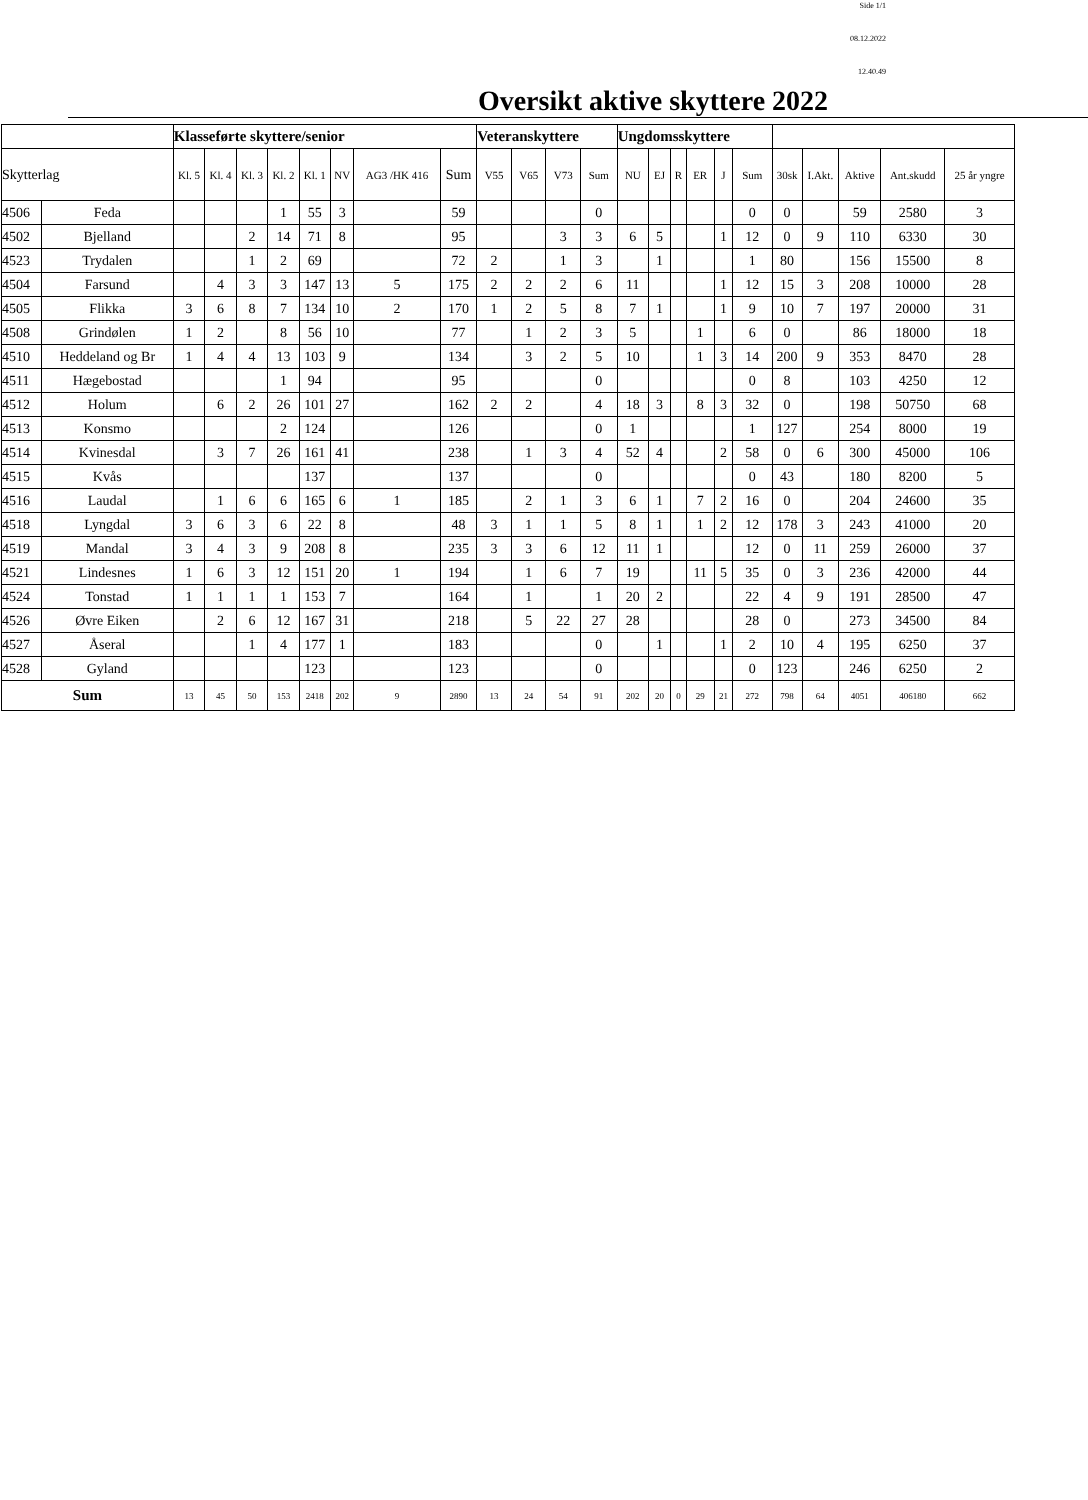Side 1/1
08.12.2022
12.40.49
Oversikt aktive skyttere 2022
| | | Klasseførte skyttere/senior | | | | | | | | Veteranskyttere | | | | Ungdomsskyttere | | | | | | | | | | |
| --- | --- | --- | --- | --- | --- | --- | --- | --- | --- | --- | --- | --- | --- | --- | --- | --- | --- | --- | --- | --- | --- | --- | --- | --- |
| Skytterlag | | Kl. 5 | Kl. 4 | Kl. 3 | Kl. 2 | Kl. 1 | NV | AG3 /HK 416 | Sum | V55 | V65 | V73 | Sum | NU | EJ | R | ER | J | Sum | 30sk | I.Akt. | Aktive | Ant.skudd | 25 år yngre |
| 4506 | Feda | | | | 1 | 55 | 3 | | 59 | | | | 0 | | | | | | 0 | 0 | | 59 | 2580 | 3 |
| 4502 | Bjelland | | | 2 | 14 | 71 | 8 | | 95 | | | 3 | 3 | 6 | 5 | | | 1 | 12 | 0 | 9 | 110 | 6330 | 30 |
| 4523 | Trydalen | | | 1 | 2 | 69 | | | 72 | 2 | | 1 | 3 | | 1 | | | | 1 | 80 | | 156 | 15500 | 8 |
| 4504 | Farsund | | 4 | 3 | 3 | 147 | 13 | 5 | 175 | 2 | 2 | 2 | 6 | 11 | | | | 1 | 12 | 15 | 3 | 208 | 10000 | 28 |
| 4505 | Flikka | 3 | 6 | 8 | 7 | 134 | 10 | 2 | 170 | 1 | 2 | 5 | 8 | 7 | 1 | | | 1 | 9 | 10 | 7 | 197 | 20000 | 31 |
| 4508 | Grindølen | 1 | 2 | | 8 | 56 | 10 | | 77 | | 1 | 2 | 3 | 5 | | | 1 | | 6 | 0 | | 86 | 18000 | 18 |
| 4510 | Heddeland og Br | 1 | 4 | 4 | 13 | 103 | 9 | | 134 | | 3 | 2 | 5 | 10 | | | 1 | 3 | 14 | 200 | 9 | 353 | 8470 | 28 |
| 4511 | Hægebostad | | | | 1 | 94 | | | 95 | | | | 0 | | | | | | 0 | 8 | | 103 | 4250 | 12 |
| 4512 | Holum | | 6 | 2 | 26 | 101 | 27 | | 162 | 2 | 2 | | 4 | 18 | 3 | | 8 | 3 | 32 | 0 | | 198 | 50750 | 68 |
| 4513 | Konsmo | | | | 2 | 124 | | | 126 | | | | 0 | 1 | | | | | 1 | 127 | | 254 | 8000 | 19 |
| 4514 | Kvinesdal | | 3 | 7 | 26 | 161 | 41 | | 238 | | 1 | 3 | 4 | 52 | 4 | | | 2 | 58 | 0 | 6 | 300 | 45000 | 106 |
| 4515 | Kvås | | | | | 137 | | | 137 | | | | 0 | | | | | | 0 | 43 | | 180 | 8200 | 5 |
| 4516 | Laudal | | 1 | 6 | 6 | 165 | 6 | 1 | 185 | | 2 | 1 | 3 | 6 | 1 | | 7 | 2 | 16 | 0 | | 204 | 24600 | 35 |
| 4518 | Lyngdal | 3 | 6 | 3 | 6 | 22 | 8 | | 48 | 3 | 1 | 1 | 5 | 8 | 1 | | 1 | 2 | 12 | 178 | 3 | 243 | 41000 | 20 |
| 4519 | Mandal | 3 | 4 | 3 | 9 | 208 | 8 | | 235 | 3 | 3 | 6 | 12 | 11 | 1 | | | | 12 | 0 | 11 | 259 | 26000 | 37 |
| 4521 | Lindesnes | 1 | 6 | 3 | 12 | 151 | 20 | 1 | 194 | | 1 | 6 | 7 | 19 | | | 11 | 5 | 35 | 0 | 3 | 236 | 42000 | 44 |
| 4524 | Tonstad | 1 | 1 | 1 | 1 | 153 | 7 | | 164 | | 1 | | 1 | 20 | 2 | | | | 22 | 4 | 9 | 191 | 28500 | 47 |
| 4526 | Øvre Eiken | | 2 | 6 | 12 | 167 | 31 | | 218 | | 5 | 22 | 27 | 28 | | | | | 28 | 0 | | 273 | 34500 | 84 |
| 4527 | Åseral | | | 1 | 4 | 177 | 1 | | 183 | | | | 0 | | 1 | | | 1 | 2 | 10 | 4 | 195 | 6250 | 37 |
| 4528 | Gyland | | | | | 123 | | | 123 | | | | 0 | | | | | | 0 | 123 | | 246 | 6250 | 2 |
| Sum | | 13 | 45 | 50 | 153 | 2418 | 202 | 9 | 2890 | 13 | 24 | 54 | 91 | 202 | 20 | 0 | 29 | 21 | 272 | 798 | 64 | 4051 | 406180 | 662 |